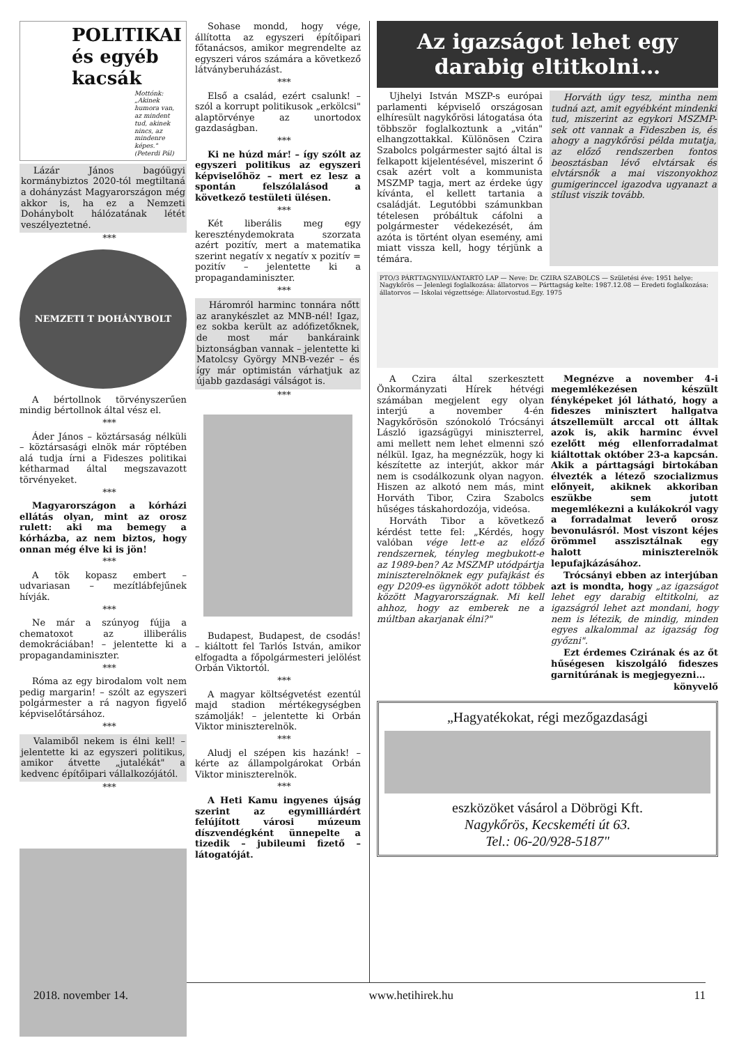POLITIKAI és egyéb kacsák
Mottónk: „Akinek humora van, az mindent tud, akinek nincs, az mindenre képes." (Peterdi Pál)
Lázár János bagóügyi kormánybiztos 2020-tól megtiltaná a dohányzást Magyarországon még akkor is, ha ez a Nemzeti Dohánybolt hálózatának létét veszélyeztetné.
***
NEMZETI T DOHÁNYBOLT
A bértollnok törvényszerűen mindig bértollnok által vész el.
***
Áder János – köztársaság nélküli – köztársasági elnök már röptében alá tudja írni a Fideszes politikai kétharmad által megszavazott törvényeket.
***
Magyarországon a kórházi ellátás olyan, mint az orosz rulett: aki ma bemegy a kórházba, az nem biztos, hogy onnan még élve ki is jön!
***
A tök kopasz embert – udvariasan – mezítlábfejűnek hívják.
***
Ne már a szúnyog fújja a chematoxot az illiberális demokráciában! – jelentette ki a propagandaminiszter.
***
Róma az egy birodalom volt nem pedig margarin! – szólt az egyszeri polgármester a rá nagyon figyelő képviselőtársához.
***
Valamiből nekem is élni kell! – jelentette ki az egyszeri politikus, amikor átvette „jutalékát" a kedvenc építőipari vállalkozójától.
***
Sohase mondd, hogy vége, állította az egyszeri építőipari főtanácsos, amikor megrendelte az egyszeri város számára a következő látványberuházást.
***
Első a család, ezért csalunk! – szól a korrupt politikusok „erkölcsi" alaptörvénye az unortodox gazdaságban.
***
Ki ne húzd már! – így szólt az egyszeri politikus az egyszeri képviselőhöz – mert ez lesz a spontán felszólalásod a következő testületi ülésen.
***
Két liberális meg egy kereszténydemokrata szorzata azért pozitív, mert a matematika szerint negatív x negatív x pozitív = pozitív – jelentette ki a propagandaminiszter.
***
Háromról harminc tonnára nőtt az aranykészlet az MNB-nél! Igaz, ez sokba került az adófizetőknek, de most már bankáraink biztonságban vannak – jelentette ki Matolcsy György MNB-vezér – és így már optimistán várhatjuk az újabb gazdasági válságot is.
***
Budapest, Budapest, de csodás! – kiáltott fel Tarlós István, amikor elfogadta a főpolgármesteri jelölést Orbán Viktortól.
***
A magyar költségvetést ezentúl majd stadion mértékegységben számolják! – jelentette ki Orbán Viktor miniszterelnök.
***
Aludj el szépen kis hazánk! – kérte az állampolgárokat Orbán Viktor miniszterelnök.
***
A Heti Kamu ingyenes újság szerint az egymilliárdért felújított városi múzeum díszvendégként ünnepelte a tizedik – jubileumi fizető – látogatóját.
Az igazságot lehet egy darabig eltitkolni…
Ujhelyi István MSZP-s európai parlamenti képviselő országosan elhíresült nagykőrösi látogatása óta többször foglalkoztunk a „vitán" elhangzottakkal. Különösen Czira Szabolcs polgármester sajtó által is felkapott kijelentésével, miszerint ő csak azért volt a kommunista MSZMP tagja, mert az érdeke úgy kívánta, el kellett tartania a családját. Legutóbbi számunkban tételesen próbáltuk cáfolni a polgármester védekezését, ám azóta is történt olyan esemény, ami miatt vissza kell, hogy térjünk a témára.
Horváth úgy tesz, mintha nem tudná azt, amit egyébként mindenki tud, miszerint az egykori MSZMP-sek ott vannak a Fideszben is, és ahogy a nagykőrösi példa mutatja, az előző rendszerben fontos beosztásban lévő elvtársak és elvtársnők a mai viszonyokhoz gumigerinccel igazodva ugyanazt a stílust viszik tovább.
PTO/3 PÁRTTAGNYILVÁNTARTÓ LAP — Neve: Dr. CZIRA SZABOLCS — Születési éve: 1951 helye: Nagykőrös — Jelenlegi foglalkozása: állatorvos — Párttagság kelte: 1987.12.08 — Eredeti foglalkozása: állatorvos — Iskolai végzettsége: Állatorvostud.Egy. 1975
A Czira által szerkesztett Önkormányzati Hírek hétvégi számában megjelent egy olyan interjú a november 4-én Nagykőrösön szónokoló Trócsányi László igazságügyi miniszterrel, ami mellett nem lehet elmenni szó nélkül. Igaz, ha megnézzük, hogy ki készítette az interjút, akkor már nem is csodálkozunk olyan nagyon. Hiszen az alkotó nem más, mint Horváth Tibor, Czira Szabolcs hűséges táskahordozója, videósa.
Horváth Tibor a következő kérdést tette fel: „Kérdés, hogy valóban vége lett-e az előző rendszernek, tényleg megbukott-e az 1989-ben? Az MSZMP utódpártja miniszterelnöknek egy pufajkást és egy D209-es ügynököt adott többek között Magyarországnak. Mi kell ahhoz, hogy az emberek ne a múltban akarjanak élni?"
Megnézve a november 4-i megemlékezésen készült fényképeket jól látható, hogy a fideszes minisztert hallgatva átszellemült arccal ott álltak azok is, akik harminc évvel ezelőtt még ellenforradalmat kiáltottak október 23-a kapcsán. Akik a párttagsági birtokában élvezték a létező szocializmus előnyeit, akiknek akkoriban eszükbe sem jutott megemlékezni a kulákokról vagy a forradalmat leverő orosz bevonulásról. Most viszont kéjes örömmel asszisztálnak egy halott miniszterelnök lepufajkázásához.
Trócsányi ebben az interjúban azt is mondta, hogy „az igazságot lehet egy darabig eltitkolni, az igazságról lehet azt mondani, hogy nem is létezik, de mindig, minden egyes alkalommal az igazság fog győzni".
Ezt érdemes Czirának és az őt hűségesen kiszolgáló fideszes garnitúrának is megjegyezni…
könyvelő
„Hagyatékokat, régi mezőgazdasági
eszközöket vásárol a Döbrögi Kft.
Nagykőrös, Kecskeméti út 63.
Tel.: 06-20/928-5187"
2018. november 14. www.hetihirek.hu 11